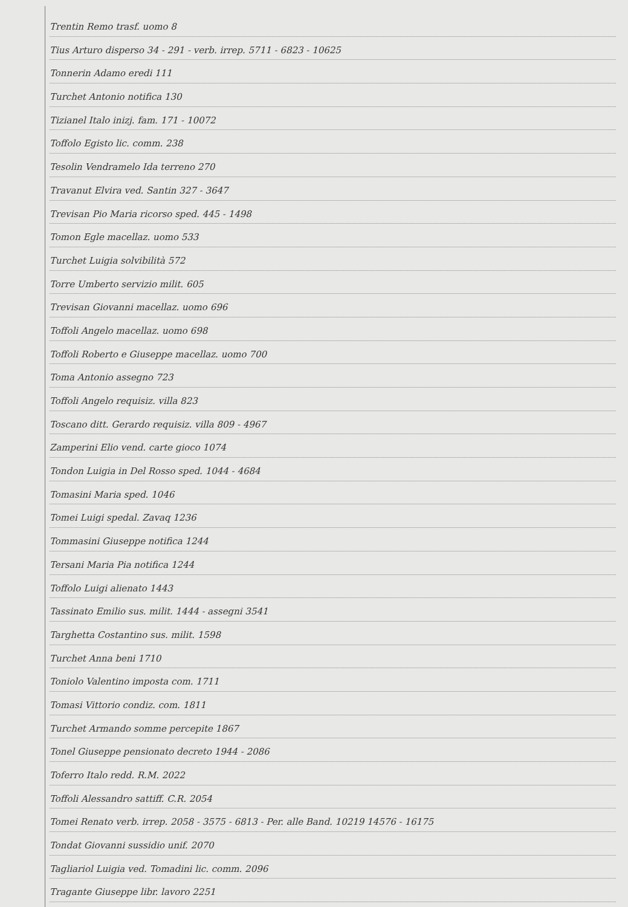Trentin Remo trasf. uomo 8
Tius Arturo disperso 34 - 291 - verb. irrep. 5711 - 6823 - 10625
Tonnerin Adamo eredi 111
Turchet Antonio notifica 130
Tizianel Italo inizj. fam. 171 - 10072
Toffolo Egisto lic. comm. 238
Tesolin Vendramelo Ida terreno 270
Travanut Elvira ved. Santin 327 - 3647
Trevisan Pio Maria ricorso sped. 445 - 1498
Tomon Egle macellaz. uomo 533
Turchet Luigia solvibilità 572
Torre Umberto servizio milit. 605
Trevisan Giovanni macellaz. uomo 696
Toffoli Angelo macellaz. uomo 698
Toffoli Roberto e Giuseppe macellaz. uomo 700
Toma Antonio assegno 723
Toffoli Angelo requisiz. villa 823
Toscano ditt. Gerardo requisiz. villa 809 - 4967
Zamperini Elio vend. carte gioco 1074
Tondon Luigia in Del Rosso sped. 1044 - 4684
Tomasini Maria sped. 1046
Tomei Luigi spedal. Zavaq 1236
Tommasini Giuseppe notifica 1244
Tersani Maria Pia notifica 1244
Toffolo Luigi alienato 1443
Tassinato Emilio sus. milit. 1444 - assegni 3541
Targhetta Costantino sus. milit. 1598
Turchet Anna beni 1710
Toniolo Valentino imposta com. 1711
Tomasi Vittorio condiz. com. 1811
Turchet Armando somme percepite 1867
Tonel Giuseppe pensionato decreto 1944 - 2086
Toferro Italo redd. R.M. 2022
Toffoli Alessandro sattiff. C.R. 2054
Tomei Renato verb. irrep. 2058 - 3575 - 6813 - Per. alle Band. 10219 14576 - 16175
Tondat Giovanni sussidio unif. 2070
Tagliariol Luigia ved. Tomadini lic. comm. 2096
Tragante Giuseppe libr. lavoro 2251